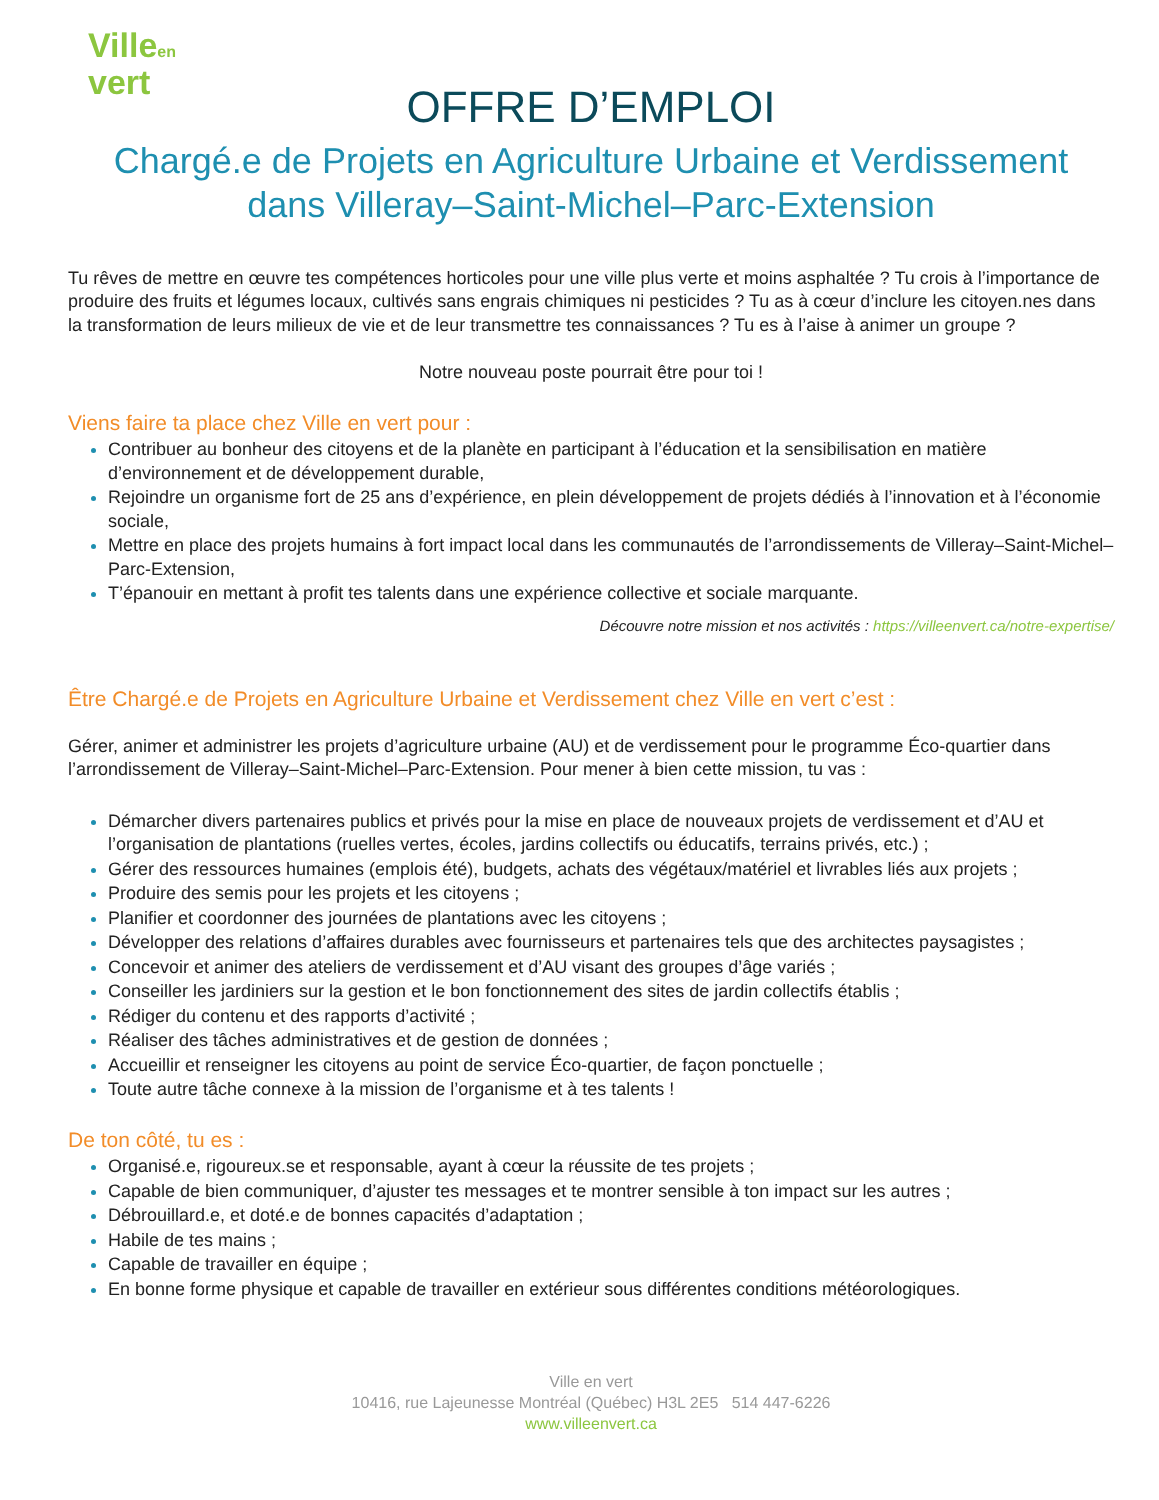Villeen
vert
OFFRE D’EMPLOI
Chargé.e de Projets en Agriculture Urbaine et Verdissement
dans Villeray–Saint-Michel–Parc-Extension
Tu rêves de mettre en œuvre tes compétences horticoles pour une ville plus verte et moins asphaltée ? Tu crois à l’importance de produire des fruits et légumes locaux, cultivés sans engrais chimiques ni pesticides ? Tu as à cœur d’inclure les citoyen.nes dans la transformation de leurs milieux de vie et de leur transmettre tes connaissances ? Tu es à l’aise à animer un groupe ?
Notre nouveau poste pourrait être pour toi !
Viens faire ta place chez Ville en vert pour :
Contribuer au bonheur des citoyens et de la planète en participant à l’éducation et la sensibilisation en matière d’environnement et de développement durable,
Rejoindre un organisme fort de 25 ans d’expérience, en plein développement de projets dédiés à l’innovation et à l’économie sociale,
Mettre en place des projets humains à fort impact local dans les communautés de l’arrondissements de Villeray–Saint-Michel–Parc-Extension,
T’épanouir en mettant à profit tes talents dans une expérience collective et sociale marquante.
Découvre notre mission et nos activités : https://villeenvert.ca/notre-expertise/
Être Chargé.e de Projets en Agriculture Urbaine et Verdissement chez Ville en vert c’est :
Gérer, animer et administrer les projets d’agriculture urbaine (AU) et de verdissement pour le programme Éco-quartier dans l’arrondissement de Villeray–Saint-Michel–Parc-Extension. Pour mener à bien cette mission, tu vas :
Démarcher divers partenaires publics et privés pour la mise en place de nouveaux projets de verdissement et d’AU et l’organisation de plantations (ruelles vertes, écoles, jardins collectifs ou éducatifs, terrains privés, etc.) ;
Gérer des ressources humaines (emplois été), budgets, achats des végétaux/matériel et livrables liés aux projets ;
Produire des semis pour les projets et les citoyens ;
Planifier et coordonner des journées de plantations avec les citoyens ;
Développer des relations d’affaires durables avec fournisseurs et partenaires tels que des architectes paysagistes ;
Concevoir et animer des ateliers de verdissement et d’AU visant des groupes d’âge variés ;
Conseiller les jardiniers sur la gestion et le bon fonctionnement des sites de jardin collectifs établis ;
Rédiger du contenu et des rapports d’activité ;
Réaliser des tâches administratives et de gestion de données ;
Accueillir et renseigner les citoyens au point de service Éco-quartier, de façon ponctuelle ;
Toute autre tâche connexe à la mission de l’organisme et à tes talents !
De ton côté, tu es :
Organisé.e, rigoureux.se et responsable, ayant à cœur la réussite de tes projets ;
Capable de bien communiquer, d’ajuster tes messages et te montrer sensible à ton impact sur les autres ;
Débrouillard.e, et doté.e de bonnes capacités d’adaptation ;
Habile de tes mains ;
Capable de travailler en équipe ;
En bonne forme physique et capable de travailler en extérieur sous différentes conditions météorologiques.
Ville en vert
10416, rue Lajeunesse Montréal (Québec) H3L 2E5 514 447-6226
www.villeenvert.ca